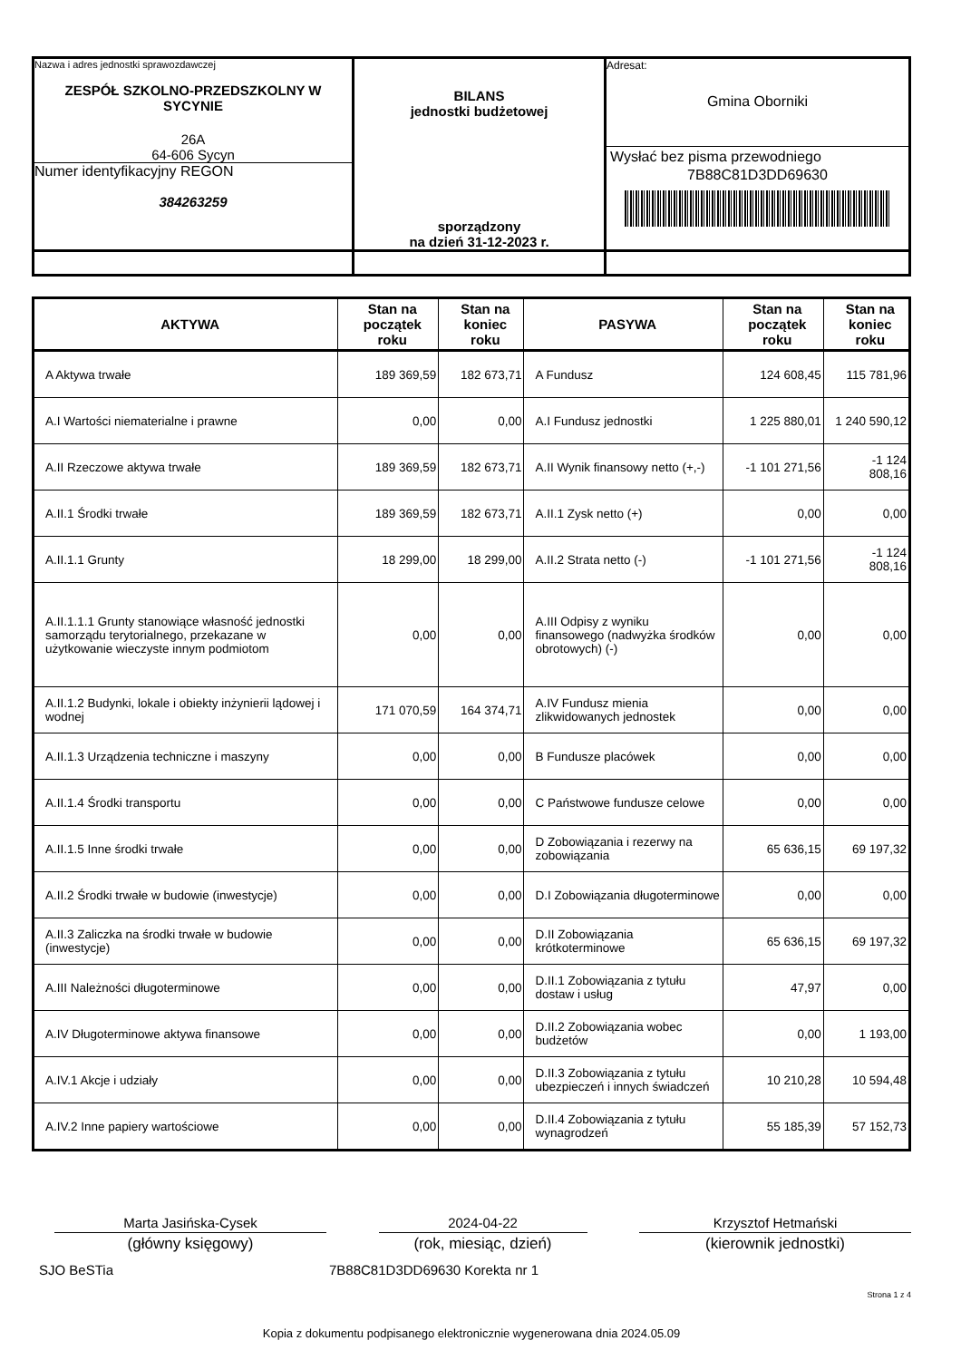| Nazwa i adres jednostki sprawozdawczej ZESPÓŁ SZKOLNO-PRZEDSZKOLNY W SYCYNIE 26A 64-606 Sycyn Numer identyfikacyjny REGON 384263259 | BILANS jednostki budżetowej sporządzony na dzień 31-12-2023 r. | Adresat: Gmina Oborniki Wysłać bez pisma przewodniego 7B88C81D3DD69630 |
| AKTYWA | Stan na początek roku | Stan na koniec roku | PASYWA | Stan na początek roku | Stan na koniec roku |
| --- | --- | --- | --- | --- | --- |
| A Aktywa trwałe | 189 369,59 | 182 673,71 | A Fundusz | 124 608,45 | 115 781,96 |
| A.I Wartości niematerialne i prawne | 0,00 | 0,00 | A.I Fundusz jednostki | 1 225 880,01 | 1 240 590,12 |
| A.II Rzeczowe aktywa trwałe | 189 369,59 | 182 673,71 | A.II Wynik finansowy netto (+,-) | -1 101 271,56 | -1 124 808,16 |
| A.II.1 Środki trwałe | 189 369,59 | 182 673,71 | A.II.1 Zysk netto (+) | 0,00 | 0,00 |
| A.II.1.1 Grunty | 18 299,00 | 18 299,00 | A.II.2 Strata netto (-) | -1 101 271,56 | -1 124 808,16 |
| A.II.1.1.1 Grunty stanowiące własność jednostki samorządu terytorialnego, przekazane w użytkowanie wieczyste innym podmiotom | 0,00 | 0,00 | A.III Odpisy z wyniku finansowego (nadwyżka środków obrotowych) (-) | 0,00 | 0,00 |
| A.II.1.2 Budynki, lokale i obiekty inżynierii lądowej i wodnej | 171 070,59 | 164 374,71 | A.IV Fundusz mienia zlikwidowanych jednostek | 0,00 | 0,00 |
| A.II.1.3 Urządzenia techniczne i maszyny | 0,00 | 0,00 | B Fundusze placówek | 0,00 | 0,00 |
| A.II.1.4 Środki transportu | 0,00 | 0,00 | C Państwowe fundusze celowe | 0,00 | 0,00 |
| A.II.1.5 Inne środki trwałe | 0,00 | 0,00 | D Zobowiązania i rezerwy na zobowiązania | 65 636,15 | 69 197,32 |
| A.II.2 Środki trwałe w budowie (inwestycje) | 0,00 | 0,00 | D.I Zobowiązania długoterminowe | 0,00 | 0,00 |
| A.II.3 Zaliczka na środki trwałe w budowie (inwestycje) | 0,00 | 0,00 | D.II Zobowiązania krótkoterminowe | 65 636,15 | 69 197,32 |
| A.III Należności długoterminowe | 0,00 | 0,00 | D.II.1 Zobowiązania z tytułu dostaw i usług | 47,97 | 0,00 |
| A.IV Długoterminowe aktywa finansowe | 0,00 | 0,00 | D.II.2 Zobowiązania wobec budżetów | 0,00 | 1 193,00 |
| A.IV.1 Akcje i udziały | 0,00 | 0,00 | D.II.3 Zobowiązania z tytułu ubezpieczeń i innych świadczeń | 10 210,28 | 10 594,48 |
| A.IV.2 Inne papiery wartościowe | 0,00 | 0,00 | D.II.4 Zobowiązania z tytułu wynagrodzeń | 55 185,39 | 57 152,73 |
Marta Jasińska-Cysek 2024-04-22 Krzysztof Hetmański
(główny księgowy) (rok, miesiąc, dzień) (kierownik jednostki)
SJO BeSTia 7B88C81D3DD69630 Korekta nr 1
Strona 1 z 4
Kopia z dokumentu podpisanego elektronicznie wygenerowana dnia 2024.05.09